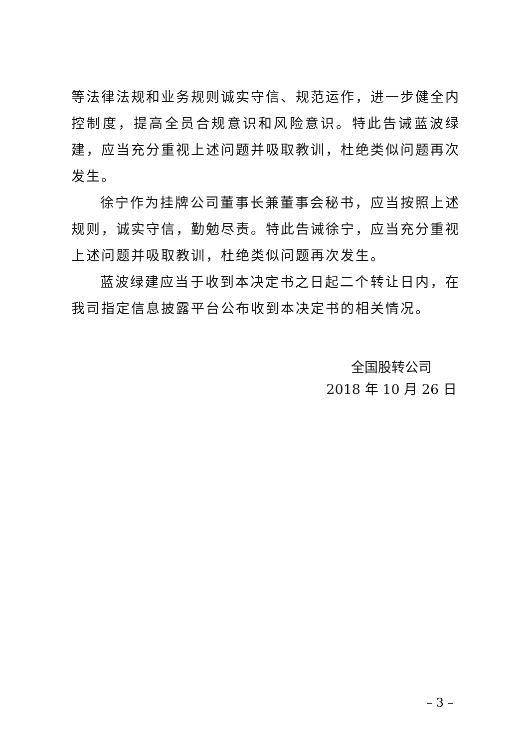等法律法规和业务规则诚实守信、规范运作，进一步健全内控制度，提高全员合规意识和风险意识。特此告诫蓝波绿建，应当充分重视上述问题并吸取教训，杜绝类似问题再次发生。
徐宁作为挂牌公司董事长兼董事会秘书，应当按照上述规则，诚实守信，勤勉尽责。特此告诫徐宁，应当充分重视上述问题并吸取教训，杜绝类似问题再次发生。
蓝波绿建应当于收到本决定书之日起二个转让日内，在我司指定信息披露平台公布收到本决定书的相关情况。
全国股转公司
2018 年 10 月 26 日
– 3 –